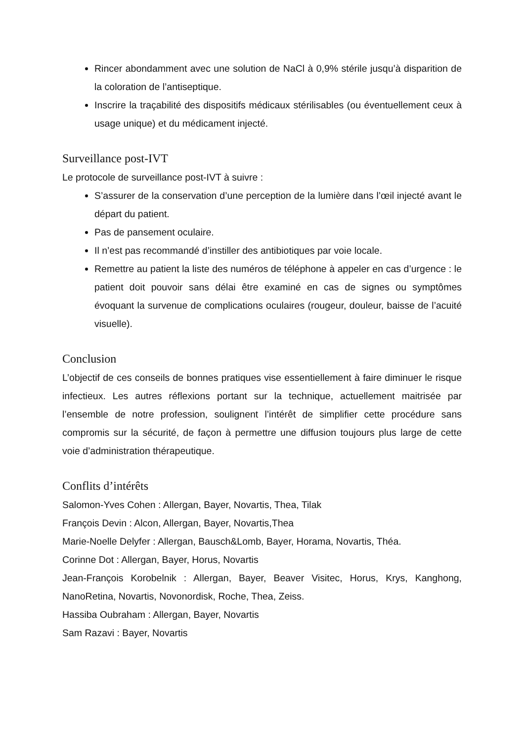Rincer abondamment avec une solution de NaCl à 0,9% stérile jusqu’à disparition de la coloration de l’antiseptique.
Inscrire la traçabilité des dispositifs médicaux stérilisables (ou éventuellement ceux à usage unique) et du médicament injecté.
Surveillance post-IVT
Le protocole de surveillance post-IVT à suivre :
S’assurer de la conservation d’une perception de la lumière dans l’œil injecté avant le départ du patient.
Pas de pansement oculaire.
Il n’est pas recommandé d’instiller des antibiotiques par voie locale.
Remettre au patient la liste des numéros de téléphone à appeler en cas d’urgence : le patient doit pouvoir sans délai être examiné en cas de signes ou symptômes évoquant la survenue de complications oculaires (rougeur, douleur, baisse de l’acuité visuelle).
Conclusion
L’objectif de ces conseils de bonnes pratiques vise essentiellement à faire diminuer le risque infectieux. Les autres réflexions portant sur la technique, actuellement maitrisée par l’ensemble de notre profession, soulignent l’intérêt de simplifier cette procédure sans compromis sur la sécurité, de façon à permettre une diffusion toujours plus large de cette voie d’administration thérapeutique.
Conflits d’intérêts
Salomon-Yves Cohen : Allergan, Bayer, Novartis, Thea, Tilak
François Devin : Alcon, Allergan, Bayer, Novartis,Thea
Marie-Noelle Delyfer : Allergan, Bausch&Lomb, Bayer, Horama, Novartis, Théa.
Corinne Dot : Allergan, Bayer, Horus, Novartis
Jean-François Korobelnik : Allergan, Bayer, Beaver Visitec, Horus, Krys, Kanghong, NanoRetina, Novartis, Novonordisk, Roche, Thea, Zeiss.
Hassiba Oubraham : Allergan, Bayer, Novartis
Sam Razavi : Bayer, Novartis